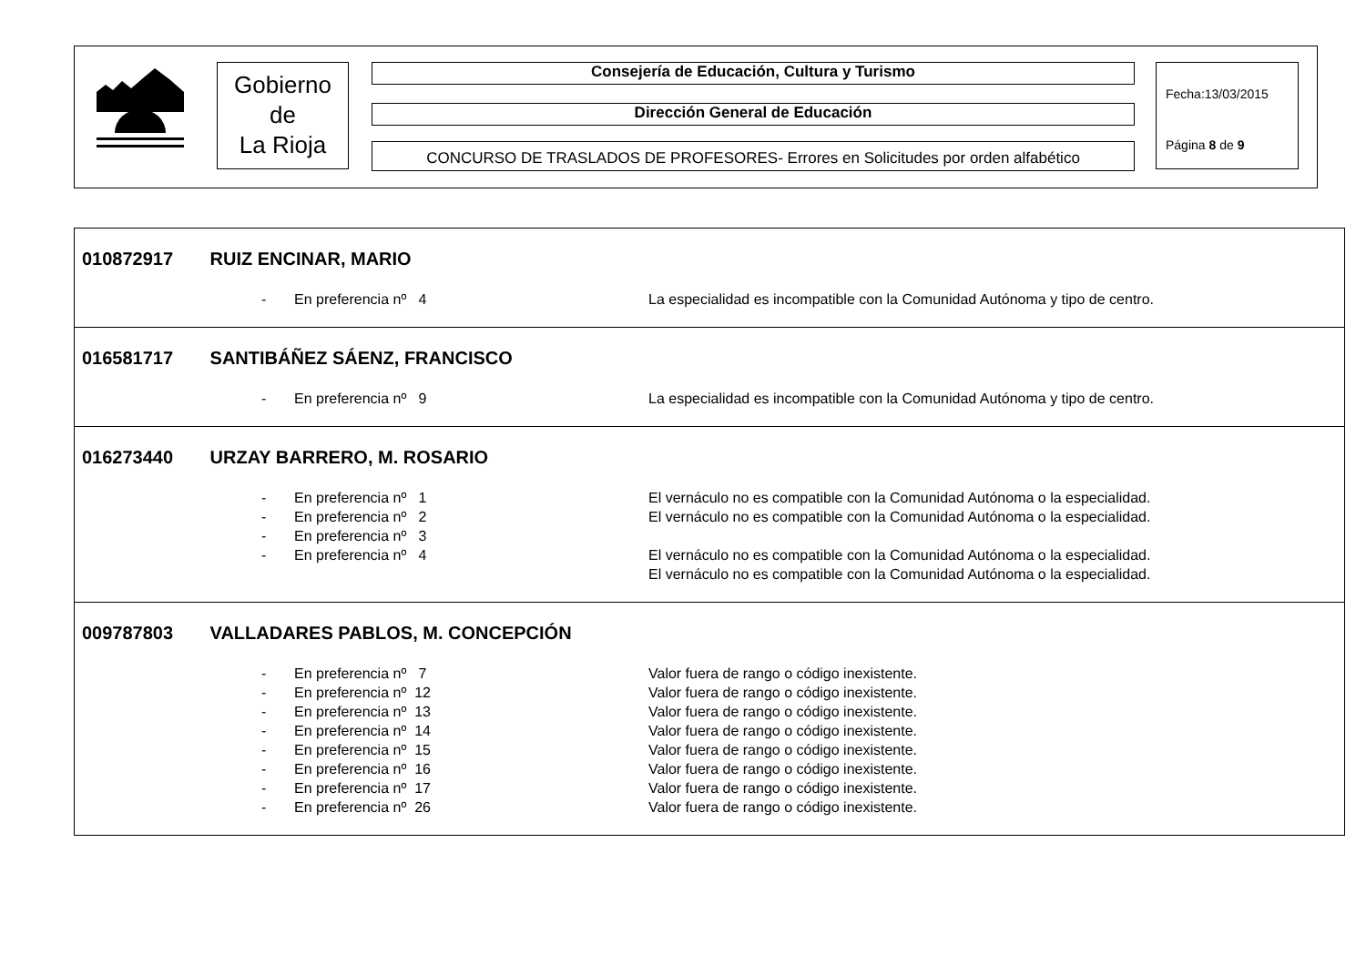Gobierno
de
La Rioja
Consejería de Educación, Cultura y Turismo
Dirección General de Educación
CONCURSO DE TRASLADOS DE PROFESORES- Errores en Solicitudes por orden alfabético
Fecha:13/03/2015
Página 8 de 9
010872917 RUIZ ENCINAR, MARIO
- En preferencia nº 4
La especialidad es incompatible con la Comunidad Autónoma y tipo de centro.
016581717 SANTIBÁÑEZ SÁENZ, FRANCISCO
- En preferencia nº 9
La especialidad es incompatible con la Comunidad Autónoma y tipo de centro.
016273440 URZAY BARRERO, M. ROSARIO
- En preferencia nº 1
El vernáculo no es compatible con la Comunidad Autónoma o la especialidad.
- En preferencia nº 2
El vernáculo no es compatible con la Comunidad Autónoma o la especialidad.
- En preferencia nº 3
- En preferencia nº 4
El vernáculo no es compatible con la Comunidad Autónoma o la especialidad.
El vernáculo no es compatible con la Comunidad Autónoma o la especialidad.
009787803 VALLADARES PABLOS, M. CONCEPCIÓN
- En preferencia nº 7
Valor fuera de rango o código inexistente.
- En preferencia nº 12
Valor fuera de rango o código inexistente.
- En preferencia nº 13
Valor fuera de rango o código inexistente.
- En preferencia nº 14
Valor fuera de rango o código inexistente.
- En preferencia nº 15
Valor fuera de rango o código inexistente.
- En preferencia nº 16
Valor fuera de rango o código inexistente.
- En preferencia nº 17
Valor fuera de rango o código inexistente.
- En preferencia nº 26
Valor fuera de rango o código inexistente.